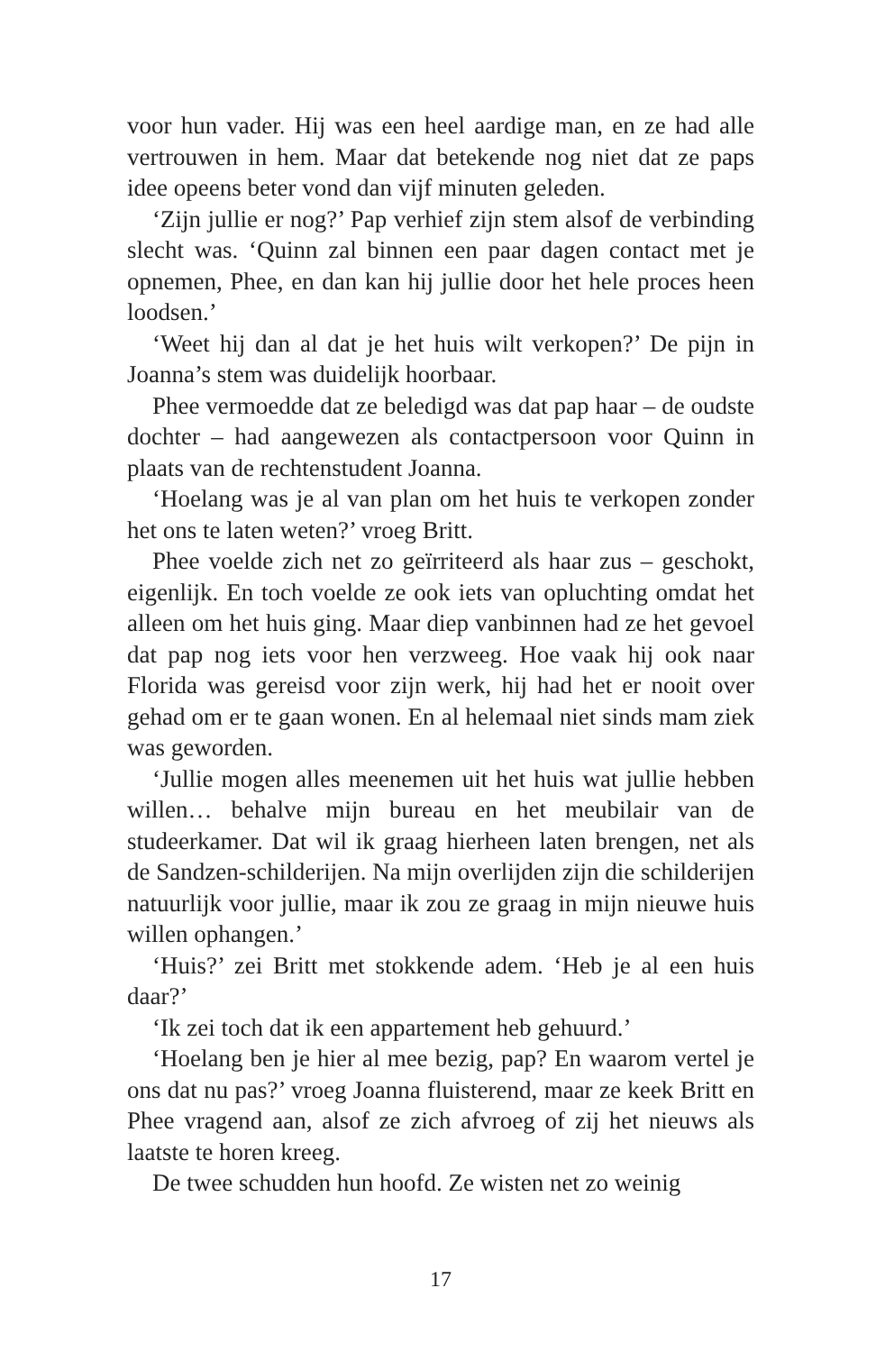voor hun vader. Hij was een heel aardige man, en ze had alle vertrouwen in hem. Maar dat betekende nog niet dat ze paps idee opeens beter vond dan vijf minuten geleden.
‘Zijn jullie er nog?’ Pap verhief zijn stem alsof de verbinding slecht was. ‘Quinn zal binnen een paar dagen contact met je opnemen, Phee, en dan kan hij jullie door het hele proces heen loodsen.’
‘Weet hij dan al dat je het huis wilt verkopen?’ De pijn in Joanna’s stem was duidelijk hoorbaar.
Phee vermoedde dat ze beledigd was dat pap haar – de oudste dochter – had aangewezen als contactpersoon voor Quinn in plaats van de rechtenstudent Joanna.
‘Hoelang was je al van plan om het huis te verkopen zonder het ons te laten weten?’ vroeg Britt.
Phee voelde zich net zo geïrriteerd als haar zus – geschokt, eigenlijk. En toch voelde ze ook iets van opluchting omdat het alleen om het huis ging. Maar diep vanbinnen had ze het gevoel dat pap nog iets voor hen verzweeg. Hoe vaak hij ook naar Florida was gereisd voor zijn werk, hij had het er nooit over gehad om er te gaan wonen. En al helemaal niet sinds mam ziek was geworden.
‘Jullie mogen alles meenemen uit het huis wat jullie hebben willen… behalve mijn bureau en het meubilair van de studeerkamer. Dat wil ik graag hierheen laten brengen, net als de Sandzen-schilderijen. Na mijn overlijden zijn die schilderijen natuurlijk voor jullie, maar ik zou ze graag in mijn nieuwe huis willen ophangen.’
‘Huis?’ zei Britt met stokkende adem. ‘Heb je al een huis daar?’
‘Ik zei toch dat ik een appartement heb gehuurd.’
‘Hoelang ben je hier al mee bezig, pap? En waarom vertel je ons dat nu pas?’ vroeg Joanna fluisterend, maar ze keek Britt en Phee vragend aan, alsof ze zich afvroeg of zij het nieuws als laatste te horen kreeg.
De twee schudden hun hoofd. Ze wisten net zo weinig
17